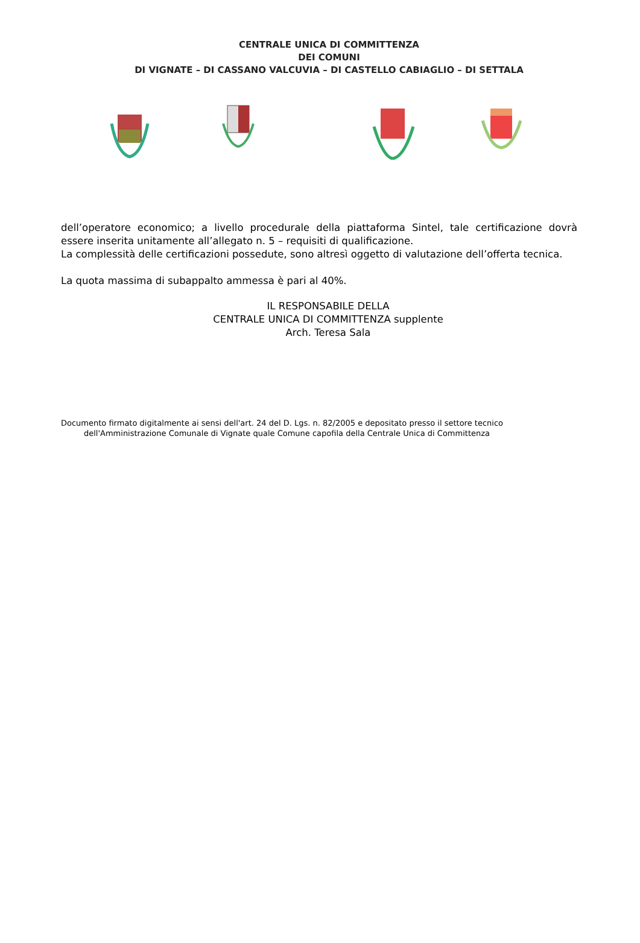CENTRALE UNICA DI COMMITTENZA
DEI COMUNI
DI VIGNATE – DI CASSANO VALCUVIA – DI CASTELLO CABIAGLIO – DI SETTALA
dell’operatore economico; a livello procedurale della piattaforma Sintel, tale certificazione dovrà essere inserita unitamente all’allegato n. 5 – requisiti di qualificazione.
La complessità delle certificazioni possedute, sono altresì oggetto di valutazione dell’offerta tecnica.
La quota massima di subappalto ammessa è pari al 40%.
IL RESPONSABILE DELLA
CENTRALE UNICA DI COMMITTENZA supplente
Arch. Teresa Sala
Documento firmato digitalmente ai sensi dell'art. 24 del D. Lgs. n. 82/2005 e depositato presso il settore tecnico
dell'Amministrazione Comunale di Vignate quale Comune capofila della Centrale Unica di Committenza